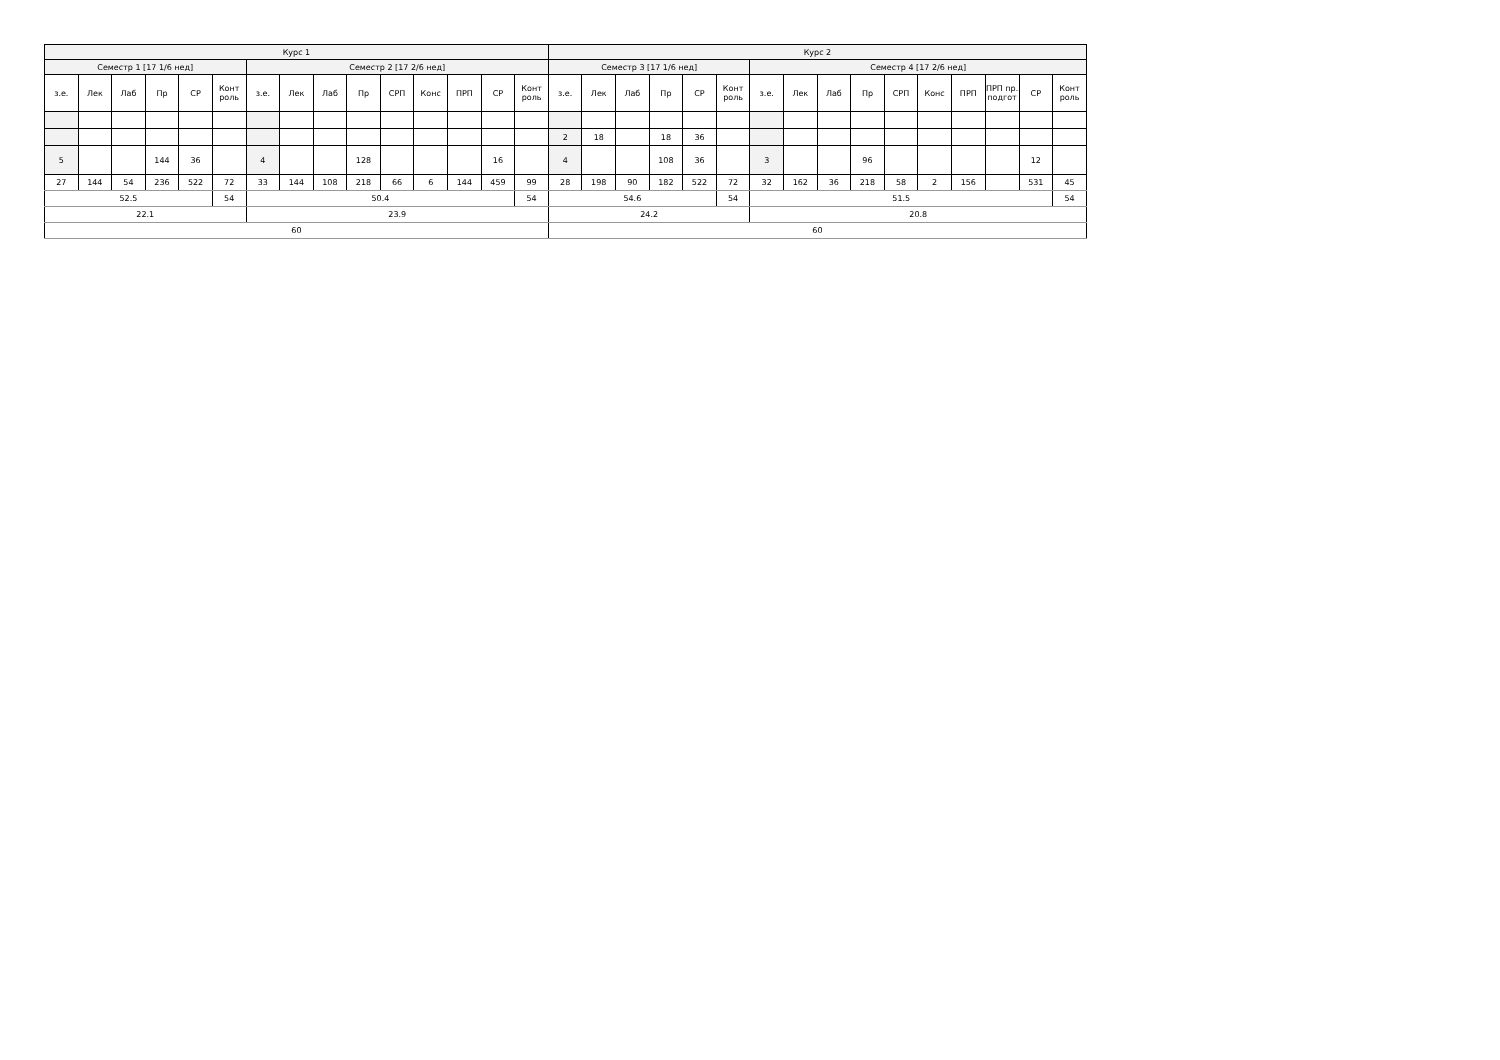| Курс 1 | | | | | | | | | | | | | | | Курс 2 | | | | | | | | | | | | | | | |
| Семестр 1 [17 1/6 нед] | | | | | | Семестр 2 [17 2/6 нед] | | | | | | | | | Семестр 3 [17 1/6 нед] | | | | | | Семестр 4 [17 2/6 нед] | | | | | | | | | |
| з.е. | Лек | Лаб | Пр | СР | Конт роль | з.е. | Лек | Лаб | Пр | СРП | Конс | ПРП | СР | Конт роль | з.е. | Лек | Лаб | Пр | СР | Конт роль | з.е. | Лек | Лаб | Пр | СРП | Конс | ПРП | ПРП пр. подгот | СР | Конт роль |
| | | | | | | | | | | | | | | | 2 | 18 | | 18 | 36 | | | | | | | | | | | |
| 5 | | | 144 | 36 | | 4 | | | 128 | | | | 16 | | 4 | | | 108 | 36 | | 3 | | | 96 | | | | | 12 | |
| 27 | 144 | 54 | 236 | 522 | 72 | 33 | 144 | 108 | 218 | 66 | 6 | 144 | 459 | 99 | 28 | 198 | 90 | 182 | 522 | 72 | 32 | 162 | 36 | 218 | 58 | 2 | 156 | | 531 | 45 |
| 52.5 | | | | | 54 | 50.4 | | | | | | | | 54 | 54.6 | | | | | 54 | 51.5 | | | | | | | | | 54 |
| 22.1 | | | | | | 23.9 | | | | | | | | | 24.2 | | | | | | 20.8 | | | | | | | | | |
| 60 | | | | | | | | | | | | | | | 60 | | | | | | | | | | | | | | | |